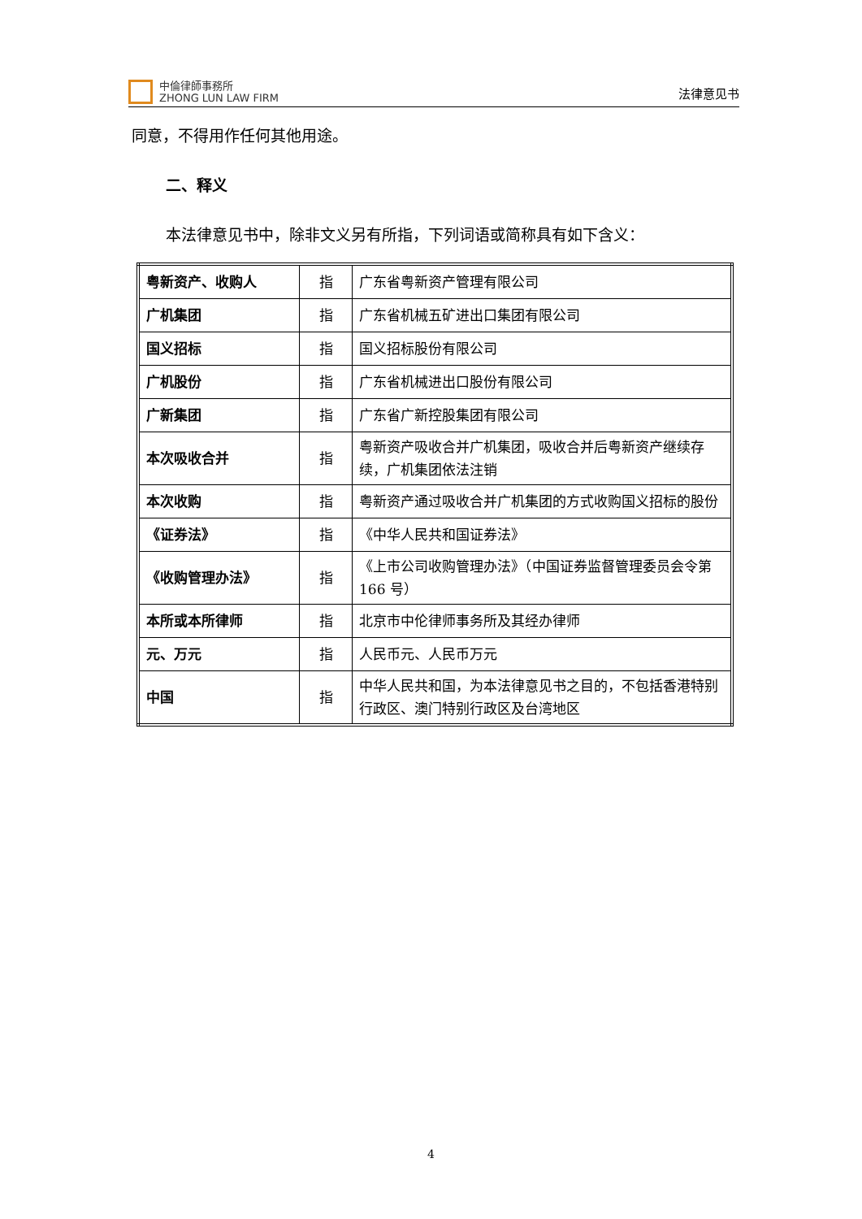中倫律師事務所
ZHONG LUN LAW FIRM
法律意见书
同意，不得用作任何其他用途。
二、释义
本法律意见书中，除非文义另有所指，下列词语或简称具有如下含义：
| 粤新资产、收购人 | 指 | 广东省粤新资产管理有限公司 |
| 广机集团 | 指 | 广东省机械五矿进出口集团有限公司 |
| 国义招标 | 指 | 国义招标股份有限公司 |
| 广机股份 | 指 | 广东省机械进出口股份有限公司 |
| 广新集团 | 指 | 广东省广新控股集团有限公司 |
| 本次吸收合并 | 指 | 粤新资产吸收合并广机集团，吸收合并后粤新资产继续存续，广机集团依法注销 |
| 本次收购 | 指 | 粤新资产通过吸收合并广机集团的方式收购国义招标的股份 |
| 《证券法》 | 指 | 《中华人民共和国证券法》 |
| 《收购管理办法》 | 指 | 《上市公司收购管理办法》（中国证券监督管理委员会令第 166 号） |
| 本所或本所律师 | 指 | 北京市中伦律师事务所及其经办律师 |
| 元、万元 | 指 | 人民币元、人民币万元 |
| 中国 | 指 | 中华人民共和国，为本法律意见书之目的，不包括香港特别行政区、澳门特别行政区及台湾地区 |
4